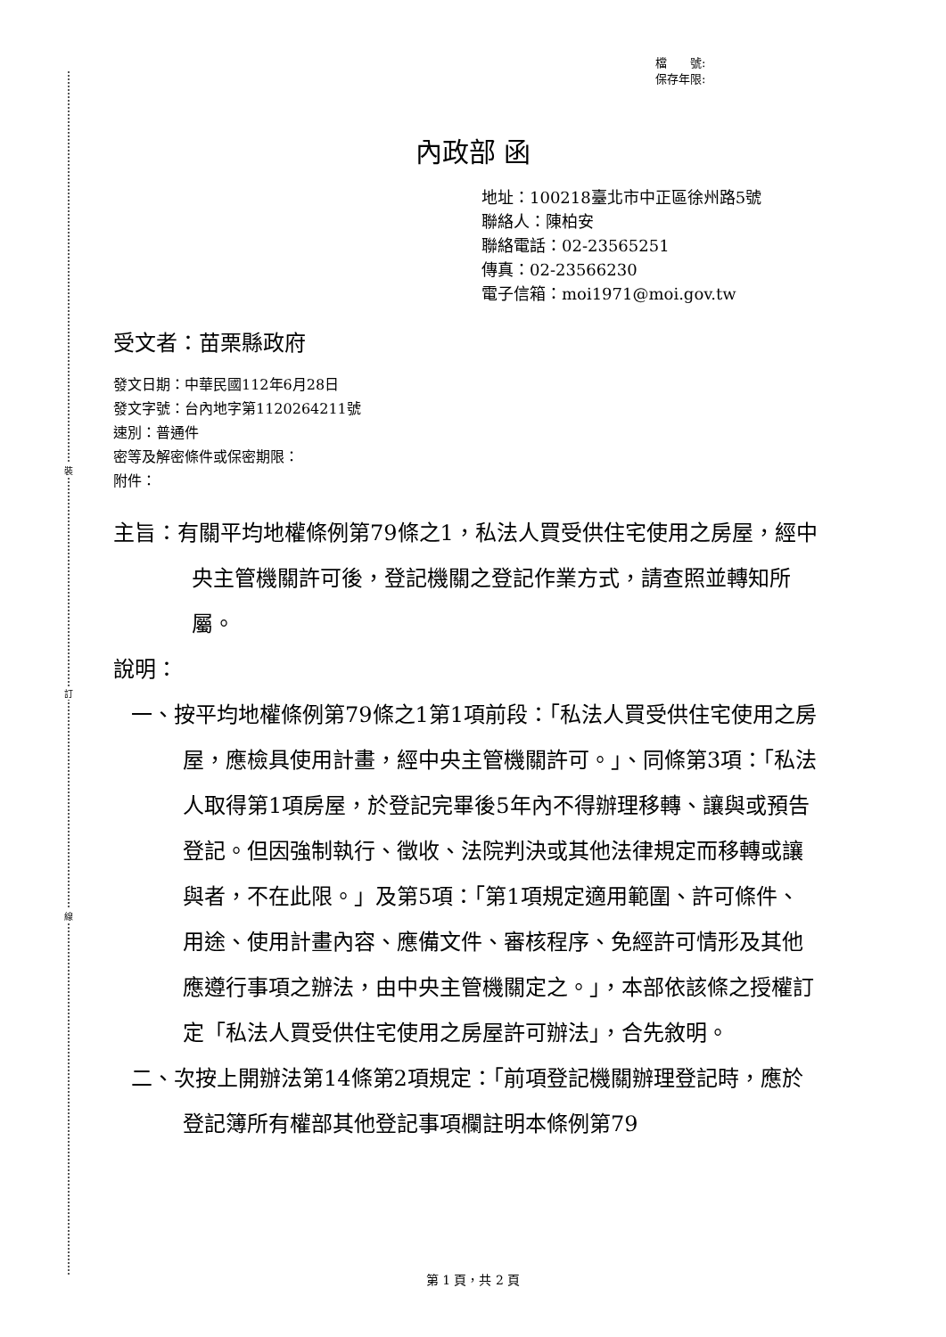裝
訂
線
檔　　號:
保存年限:
內政部 函
地址：100218臺北市中正區徐州路5號
聯絡人：陳柏安
聯絡電話：02-23565251
傳真：02-23566230
電子信箱：moi1971@moi.gov.tw
受文者：苗栗縣政府
發文日期：中華民國112年6月28日
發文字號：台內地字第1120264211號
速別：普通件
密等及解密條件或保密期限：
附件：
主旨：有關平均地權條例第79條之1，私法人買受供住宅使用之房屋，經中央主管機關許可後，登記機關之登記作業方式，請查照並轉知所屬。
說明：
一、按平均地權條例第79條之1第1項前段：「私法人買受供住宅使用之房屋，應檢具使用計畫，經中央主管機關許可。」、同條第3項：「私法人取得第1項房屋，於登記完畢後5年內不得辦理移轉、讓與或預告登記。但因強制執行、徵收、法院判決或其他法律規定而移轉或讓與者，不在此限。」及第5項：「第1項規定適用範圍、許可條件、用途、使用計畫內容、應備文件、審核程序、免經許可情形及其他應遵行事項之辦法，由中央主管機關定之。」，本部依該條之授權訂定「私法人買受供住宅使用之房屋許可辦法」，合先敘明。
二、次按上開辦法第14條第2項規定：「前項登記機關辦理登記時，應於登記簿所有權部其他登記事項欄註明本條例第79
第 1 頁，共 2 頁